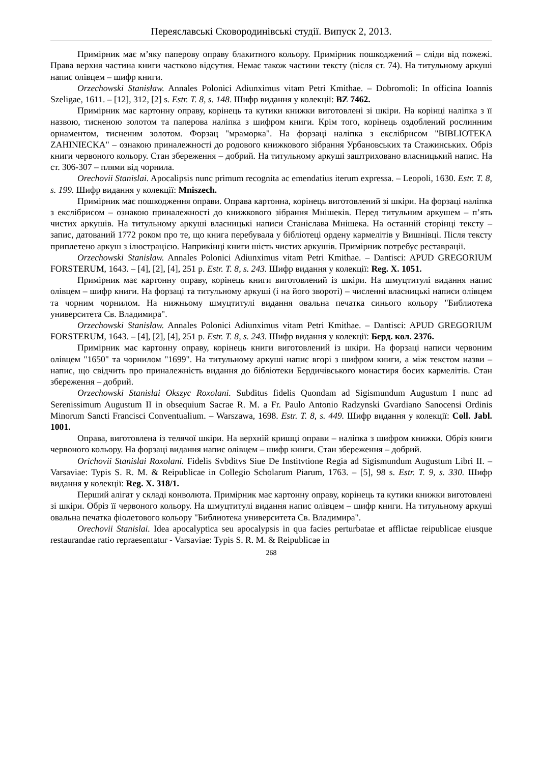Переяславські Сковородинівські студії. Випуск 2, 2013.
Примірник має м’яку паперову оправу блакитного кольору. Примірник пошкоджений – сліди від пожежі. Права верхня частина книги частково відсутня. Немає також частини тексту (після ст. 74). На титульному аркуші напис олівцем – шифр книги.
Orzechowski Stanisław. Annales Polonici Adiunximus vitam Petri Kmithae. – Dobromoli: In officina Ioannis Szeligae, 1611. – [12], 312, [2] s. Estr. T. 8, s. 148. Шифр видання у колекції: BZ 7462.
Примірник має картонну оправу, корінець та кутики книжки виготовлені зі шкіри. На корінці наліпка з її назвою, тисненою золотом та паперова наліпка з шифром книги. Крім того, корінець оздоблений рослинним орнаментом, тисненим золотом. Форзац "мраморка". На форзаці наліпка з екслібрисом "BIBLIOTEKA ZAHINIECKA" – ознакою приналежності до родового книжкового зібрання Урбановських та Стажинських. Обріз книги червоного кольору. Стан збереження – добрий. На титульному аркуші заштриховано власницький напис. На ст. 306-307 – плями від чорнила.
Orechovii Stanislai. Apocalipsis nunc primum recognita ac emendatius iterum expressa. – Leopoli, 1630. Estr. T. 8, s. 199. Шифр видання у колекції: Mniszech.
Примірник має пошкодження оправи. Оправа картонна, корінець виготовлений зі шкіри. На форзаці наліпка з екслібрисом – ознакою приналежності до книжкового зібрання Мнішеків. Перед титульним аркушем – п’ять чистих аркушів. На титульному аркуші власницькі написи Станіслава Мнішека. На останній сторінці тексту – запис, датований 1772 роком про те, що книга перебувала у бібліотеці ордену кармелітів у Вишнівці. Після тексту приплетено аркуш з ілюстрацією. Наприкінці книги шість чистих аркушів. Примірник потребує реставрації.
Orzechowski Stanisław. Annales Polonici Adiunximus vitam Petri Kmithae. – Dantisci: APUD GREGORIUM FORSTERUM, 1643. – [4], [2], [4], 251 p. Estr. T. 8, s. 243. Шифр видання у колекції: Reg. X. 1051.
Примірник має картонну оправу, корінець книги виготовлений із шкіри. На шмуцтитулі видання напис олівцем – шифр книги. На форзаці та титульному аркуші (і на його звороті) – численні власницькі написи олівцем та чорним чорнилом. На нижньому шмуцтитулі видання овальна печатка синього кольору "Библиотека университета Св. Владимира".
Orzechowski Stanisław. Annales Polonici Adiunximus vitam Petri Kmithae. – Dantisci: APUD GREGORIUM FORSTERUM, 1643. – [4], [2], [4], 251 p. Estr. T. 8, s. 243. Шифр видання у колекції: Берд. кол. 2376.
Примірник має картонну оправу, корінець книги виготовлений із шкіри. На форзаці написи червоним олівцем "1650" та чорнилом "1699". На титульному аркуші напис вгорі з шифром книги, а між текстом назви – напис, що свідчить про приналежність видання до бібліотеки Бердичівського монастиря босих кармелітів. Стан збереження – добрий.
Orzechowski Stanislai Okszyc Roxolani. Subditus fidelis Quondam ad Sigismundum Augustum I nunc ad Serenissimum Augustum II in obsequium Sacrae R. M. a Fr. Paulo Antonio Radzynski Gvardiano Sanocensi Ordinis Minorum Sancti Francisci Conventualium. – Warszawa, 1698. Estr. T. 8, s. 449. Шифр видання у колекції: Coll. Jabl. 1001.
Оправа, виготовлена із телячої шкіри. На верхній кришці оправи – наліпка з шифром книжки. Обріз книги червоного кольору. На форзаці видання напис олівцем – шифр книги. Стан збереження – добрий.
Orichovii Stanislai Roxolani. Fidelis Svbditvs Siue De Institvtione Regia ad Sigismundum Augustum Libri II. – Varsaviae: Typis S. R. M. & Reipublicae in Collegio Scholarum Piarum, 1763. – [5], 98 s. Estr. T. 9, s. 330. Шифр видання у колекції: Reg. X. 318/1.
Перший алігат у складі конволюта. Примірник має картонну оправу, корінець та кутики книжки виготовлені зі шкіри. Обріз її червоного кольору. На шмуцтитулі видання напис олівцем – шифр книги. На титульному аркуші овальна печатка фіолетового кольору "Библиотека университета Св. Владимира".
Orechovii Stanislai. Idea apocalyptica seu apocalypsis in qua facies perturbatae et afflictae reipublicae eiusque restaurandae ratio repraesentatur - Varsaviae: Typis S. R. M. & Reipublicae in
268